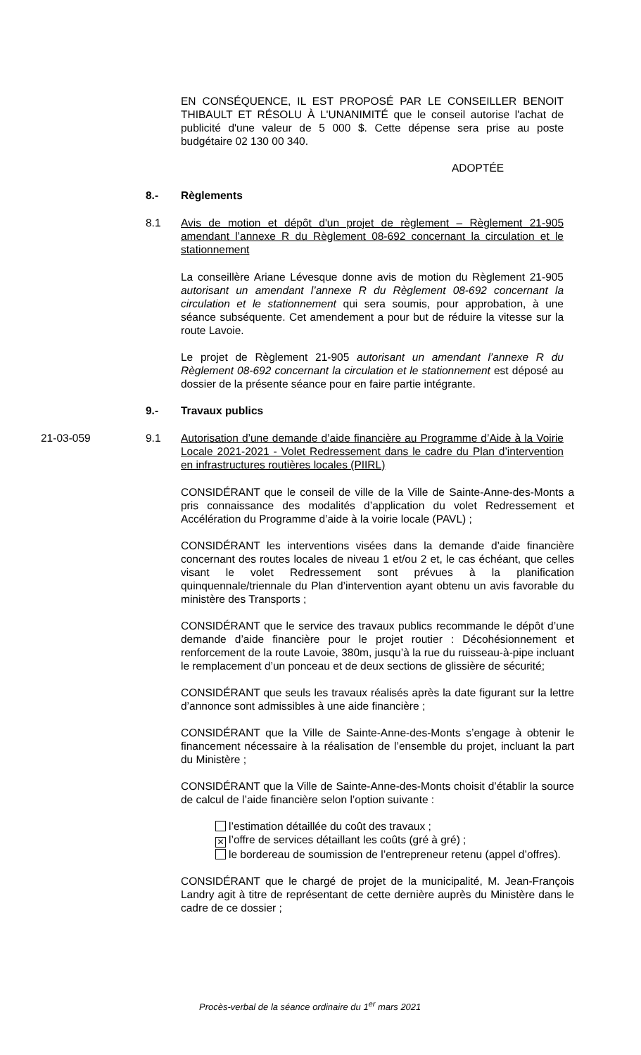EN CONSÉQUENCE, IL EST PROPOSÉ PAR LE CONSEILLER BENOIT THIBAULT ET RÉSOLU À L'UNANIMITÉ que le conseil autorise l'achat de publicité d'une valeur de 5 000 $. Cette dépense sera prise au poste budgétaire 02 130 00 340.
ADOPTÉE
8.- Règlements
8.1 Avis de motion et dépôt d'un projet de règlement – Règlement 21-905 amendant l’annexe R du Règlement 08-692 concernant la circulation et le stationnement
La conseillère Ariane Lévesque donne avis de motion du Règlement 21-905 autorisant un amendant l’annexe R du Règlement 08-692 concernant la circulation et le stationnement qui sera soumis, pour approbation, à une séance subséquente. Cet amendement a pour but de réduire la vitesse sur la route Lavoie.
Le projet de Règlement 21-905 autorisant un amendant l’annexe R du Règlement 08-692 concernant la circulation et le stationnement est déposé au dossier de la présente séance pour en faire partie intégrante.
9.- Travaux publics
21-03-059 9.1 Autorisation d’une demande d’aide financière au Programme d’Aide à la Voirie Locale 2021-2021 - Volet Redressement dans le cadre du Plan d’intervention en infrastructures routières locales (PIIRL)
CONSIDÉRANT que le conseil de ville de la Ville de Sainte-Anne-des-Monts a pris connaissance des modalités d’application du volet Redressement et Accélération du Programme d’aide à la voirie locale (PAVL) ;
CONSIDÉRANT les interventions visées dans la demande d’aide financière concernant des routes locales de niveau 1 et/ou 2 et, le cas échéant, que celles visant le volet Redressement sont prévues à la planification quinquennale/triennale du Plan d’intervention ayant obtenu un avis favorable du ministère des Transports ;
CONSIDÉRANT que le service des travaux publics recommande le dépôt d’une demande d’aide financière pour le projet routier : Décohésionnement et renforcement de la route Lavoie, 380m, jusqu’à la rue du ruisseau-à-pipe incluant le remplacement d’un ponceau et de deux sections de glissière de sécurité;
CONSIDÉRANT que seuls les travaux réalisés après la date figurant sur la lettre d’annonce sont admissibles à une aide financière ;
CONSIDÉRANT que la Ville de Sainte-Anne-des-Monts s’engage à obtenir le financement nécessaire à la réalisation de l’ensemble du projet, incluant la part du Ministère ;
CONSIDÉRANT que la Ville de Sainte-Anne-des-Monts choisit d’établir la source de calcul de l’aide financière selon l’option suivante :
l’estimation détaillée du coût des travaux ;
✕ l’offre de services détaillant les coûts (gré à gré) ;
le bordereau de soumission de l’entrepreneur retenu (appel d’offres).
CONSIDÉRANT que le chargé de projet de la municipalité, M. Jean-François Landry agit à titre de représentant de cette dernière auprès du Ministère dans le cadre de ce dossier ;
Procès-verbal de la séance ordinaire du 1<sup>er</sup> mars 2021